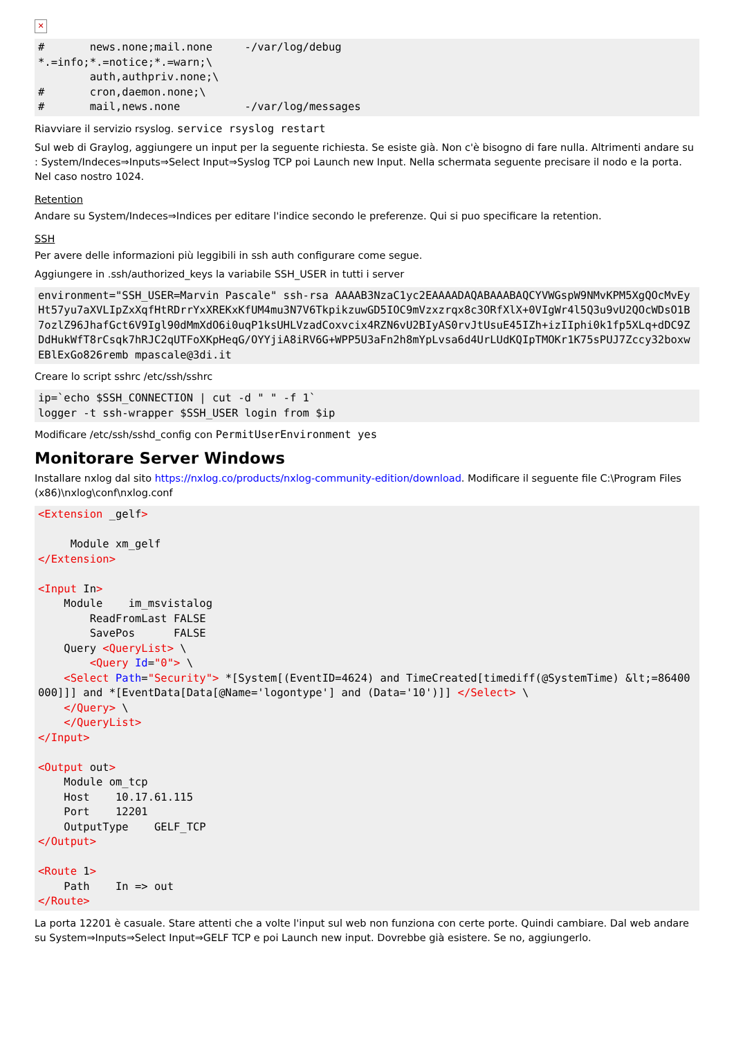✕
#       news.none;mail.none     -/var/log/debug
*.=info;*.=notice;*.=warn;\
        auth,authpriv.none;\
#       cron,daemon.none;\
#       mail,news.none          -/var/log/messages
Riavviare il servizio rsyslog. service rsyslog restart
Sul web di Graylog, aggiungere un input per la seguente richiesta. Se esiste già. Non c'è bisogno di fare nulla. Altrimenti andare su : System/Indeces⇒Inputs⇒Select Input⇒Syslog TCP poi Launch new Input. Nella schermata seguente precisare il nodo e la porta. Nel caso nostro 1024.
Retention
Andare su System/Indeces⇒Indices per editare l'indice secondo le preferenze. Qui si puo specificare la retention.
SSH
Per avere delle informazioni più leggibili in ssh auth configurare come segue.
Aggiungere in .ssh/authorized_keys la variabile SSH_USER in tutti i server
environment="SSH_USER=Marvin Pascale" ssh-rsa AAAAB3NzaC1yc2EAAAADAQABAAABAQCYVWGspW9NMvKPM5XgQOcMvEyHt57yu7aXVLIpZxXqfHtRDrrYxXREKxKfUM4mu3N7V6TkpikzuwGD5IOC9mVzxzrqx8c3ORfXlX+0VIgWr4l5Q3u9vU2QOcWDsO1B7ozlZ96JhafGct6V9Igl90dMmXdO6i0uqP1ksUHLVzadCoxvcix4RZN6vU2BIyAS0rvJtUsuE45IZh+izIIphi0k1fp5XLq+dDC9ZDdHukWfT8rCsqk7hRJC2qUTFoXKpHeqG/OYYjiA8iRV6G+WPP5U3aFn2h8mYpLvsa6d4UrLUdKQIpTMOKr1K75sPUJ7Zccy32boxwEBlExGo826remb mpascale@3di.it
Creare lo script sshrc /etc/ssh/sshrc
ip=`echo $SSH_CONNECTION | cut -d " " -f 1`
logger -t ssh-wrapper $SSH_USER login from $ip
Modificare /etc/ssh/sshd_config con PermitUserEnvironment yes
Monitorare Server Windows
Installare nxlog dal sito https://nxlog.co/products/nxlog-community-edition/download. Modificare il seguente file C:\Program Files (x86)\nxlog\conf\nxlog.conf
<Extension _gelf>

     Module xm_gelf
</Extension>

<Input In>
    Module    im_msvistalog
        ReadFromLast FALSE
        SavePos      FALSE
    Query <QueryList> \
        <Query Id="0"> \
    <Select Path="Security"> *[System[(EventID=4624) and TimeCreated[timediff(@SystemTime) &lt;=86400000]]] and *[EventData[Data[@Name='logontype'] and (Data='10')]] </Select> \
    </Query> \
    </QueryList>
</Input>

<Output out>
    Module om_tcp
    Host    10.17.61.115
    Port    12201
    OutputType    GELF_TCP
</Output>

<Route 1>
    Path    In => out
</Route>
La porta 12201 è casuale. Stare attenti che a volte l'input sul web non funziona con certe porte. Quindi cambiare. Dal web andare su System⇒Inputs⇒Select Input⇒GELF TCP e poi Launch new input. Dovrebbe già esistere. Se no, aggiungerlo.